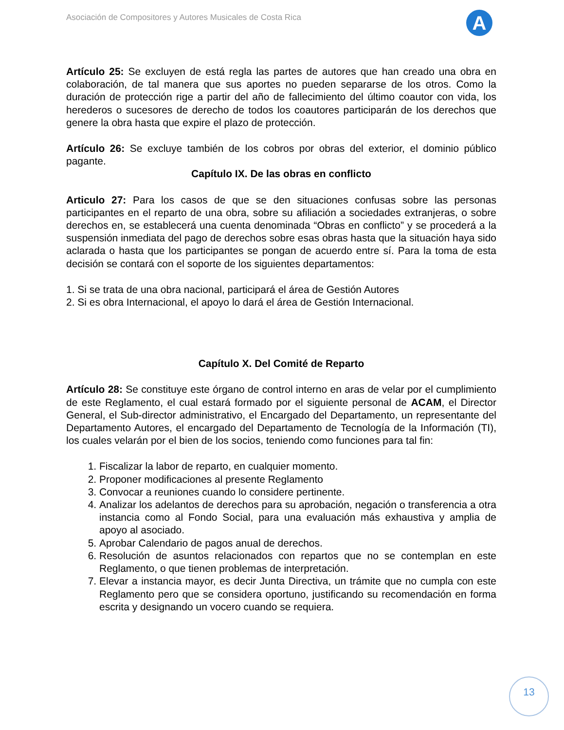Asociación de Compositores y Autores Musicales de Costa Rica
A
Artículo 25: Se excluyen de está regla las partes de autores que han creado una obra en colaboración, de tal manera que sus aportes no pueden separarse de los otros. Como la duración de protección rige a partir del año de fallecimiento del último coautor con vida, los herederos o sucesores de derecho de todos los coautores participarán de los derechos que genere la obra hasta que expire el plazo de protección.
Artículo 26: Se excluye también de los cobros por obras del exterior, el dominio público pagante.
Capítulo IX. De las obras en conflicto
Articulo 27: Para los casos de que se den situaciones confusas sobre las personas participantes en el reparto de una obra, sobre su afiliación a sociedades extranjeras, o sobre derechos en, se establecerá una cuenta denominada “Obras en conflicto” y se procederá a la suspensión inmediata del pago de derechos sobre esas obras hasta que la situación haya sido aclarada o hasta que los participantes se pongan de acuerdo entre sí. Para la toma de esta decisión se contará con el soporte de los siguientes departamentos:
1. Si se trata de una obra nacional, participará el área de Gestión Autores
2. Si es obra Internacional, el apoyo lo dará el área de Gestión Internacional.
Capítulo X. Del Comité de Reparto
Artículo 28: Se constituye este órgano de control interno en aras de velar por el cumplimiento de este Reglamento, el cual estará formado por el siguiente personal de ACAM, el Director General, el Sub-director administrativo, el Encargado del Departamento, un representante del Departamento Autores, el encargado del Departamento de Tecnología de la Información (TI), los cuales velarán por el bien de los socios, teniendo como funciones para tal fin:
1. Fiscalizar la labor de reparto, en cualquier momento.
2. Proponer modificaciones al presente Reglamento
3. Convocar a reuniones cuando lo considere pertinente.
4. Analizar los adelantos de derechos para su aprobación, negación o transferencia a otra instancia como al Fondo Social, para una evaluación más exhaustiva y amplia de apoyo al asociado.
5. Aprobar Calendario de pagos anual de derechos.
6. Resolución de asuntos relacionados con repartos que no se contemplan en este Reglamento, o que tienen problemas de interpretación.
7. Elevar a instancia mayor, es decir Junta Directiva, un trámite que no cumpla con este Reglamento pero que se considera oportuno, justificando su recomendación en forma escrita y designando un vocero cuando se requiera.
13